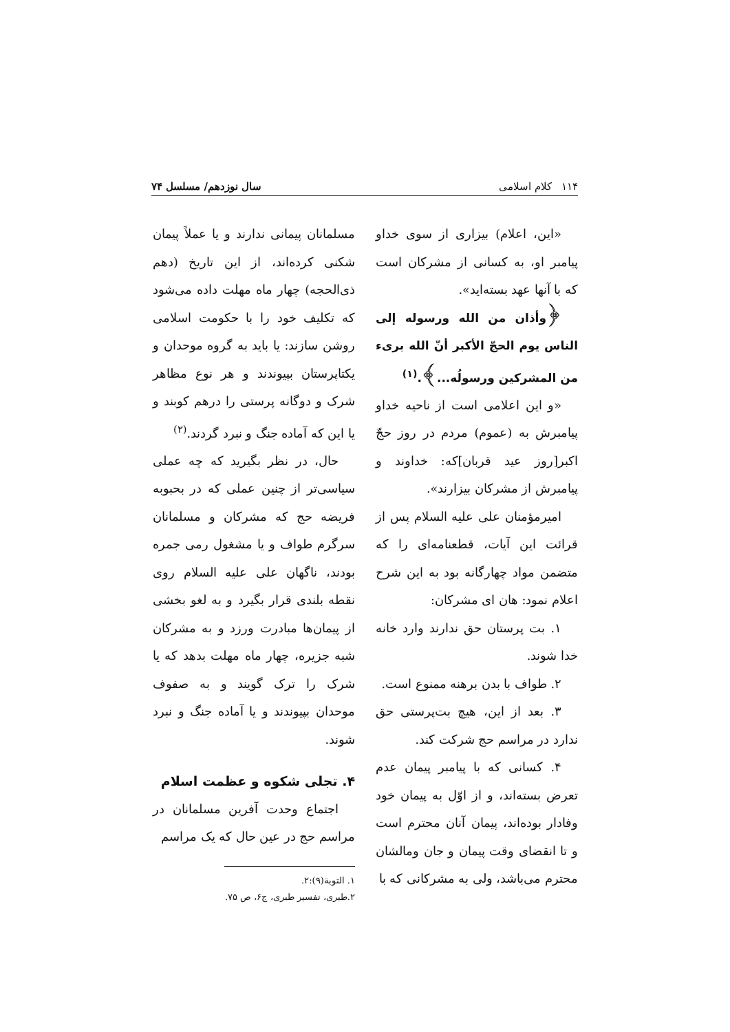۱۱۴ کلام اسلامی سال نوزدهم/ مسلسل ۷۴
«این، اعلام) بیزاری از سوی خداو پیامبر او، به کسانی از مشرکان است که با آنها عهد بسته‌اید».
﴿وأذان من الله ورسوله إلى الناس يوم الحجّ الأكبر أنّ الله برىء من المشركين ورسولُه...﴾.<sup>(۱)</sup>
«و این اعلامی است از ناحیه خداو پیامبرش به (عموم) مردم در روز حجّ اکبر[روز عید قربان]که: خداوند و پیامبرش از مشرکان بیزارند».
امیرمؤمنان علی علیه السلام پس از قرائت این آیات، قطعنامه‌ای را که متضمن مواد چهارگانه بود به این شرح اعلام نمود: هان ای مشرکان:
۱. بت پرستان حق ندارند وارد خانه خدا شوند.
۲. طواف با بدن برهنه ممنوع است.
۳. بعد از این، هیچ بت‌پرستی حق ندارد در مراسم حج شرکت کند.
۴. کسانی که با پیامبر پیمان عدم تعرض بسته‌اند، و از اوّل به پیمان خود وفادار بوده‌اند، پیمان آنان محترم است و تا انقضای وقت پیمان و جان ومالشان محترم می‌باشد، ولی به مشرکانی که با
مسلمانان پیمانی ندارند و یا عملاً پیمان شکنی کرده‌اند، از این تاریخ (دهم ذی‌الحجه) چهار ماه مهلت داده می‌شود که تکلیف خود را با حکومت اسلامی روشن سازند: یا باید به گروه موحدان و یکتاپرستان بپیوندند و هر نوع مظاهر شرک و دوگانه پرستی را درهم کوبند و یا این که آماده جنگ و نبرد گردند.<sup>(۲)</sup>
حال، در نظر بگیرید که چه عملی سیاسی‌تر از چنین عملی که در بحبوبه فریضه حج که مشرکان و مسلمانان سرگرم طواف و یا مشغول رمی جمره بودند، ناگهان علی علیه السلام روی نقطه بلندی قرار بگیرد و به لغو بخشی از پیمان‌ها مبادرت ورزد و به مشرکان شبه جزیره، چهار ماه مهلت بدهد که یا شرک را ترک گویند و به صفوف موحدان بپیوندند و یا آماده جنگ و نبرد شوند.
۴. تجلی شکوه و عظمت اسلام
اجتماع وحدت آفرین مسلمانان در مراسم حج در عین حال که یک مراسم
۱. التوبة(۹):۲.
۲.طبری، تفسیر طبری، ج۶، ص ۷۵.